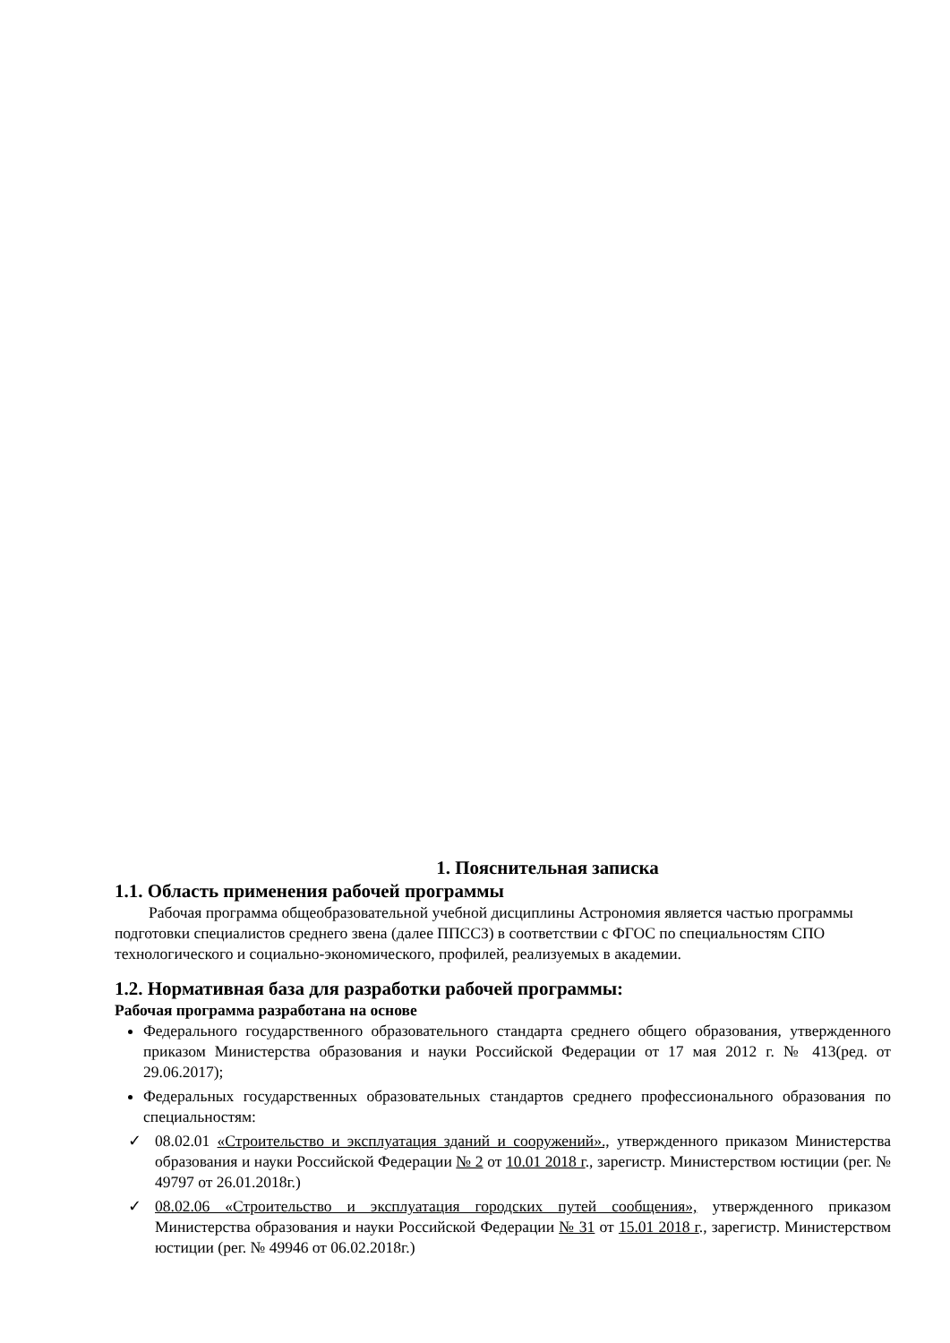1. Пояснительная записка
1.1. Область применения рабочей программы
Рабочая программа общеобразовательной учебной дисциплины Астрономия является частью программы подготовки специалистов среднего звена (далее ППССЗ) в соответствии с ФГОС по специальностям СПО технологического и социально-экономического, профилей, реализуемых в академии.
1.2. Нормативная база для разработки рабочей программы:
Рабочая программа разработана на основе
Федерального государственного образовательного стандарта среднего общего образования, утвержденного приказом Министерства образования и науки Российской Федерации от 17 мая 2012 г. № 413(ред. от 29.06.2017);
Федеральных государственных образовательных стандартов среднего профессионального образования по специальностям:
✓ 08.02.01 «Строительство и эксплуатация зданий и сооружений»., утвержденного приказом Министерства образования и науки Российской Федерации № 2 от 10.01 2018 г., зарегистр. Министерством юстиции (рег. № 49797 от 26.01.2018г.)
✓ 08.02.06 «Строительство и эксплуатация городских путей сообщения», утвержденного приказом Министерства образования и науки Российской Федерации № 31 от 15.01 2018 г., зарегистр. Министерством юстиции (рег. № 49946 от 06.02.2018г.)